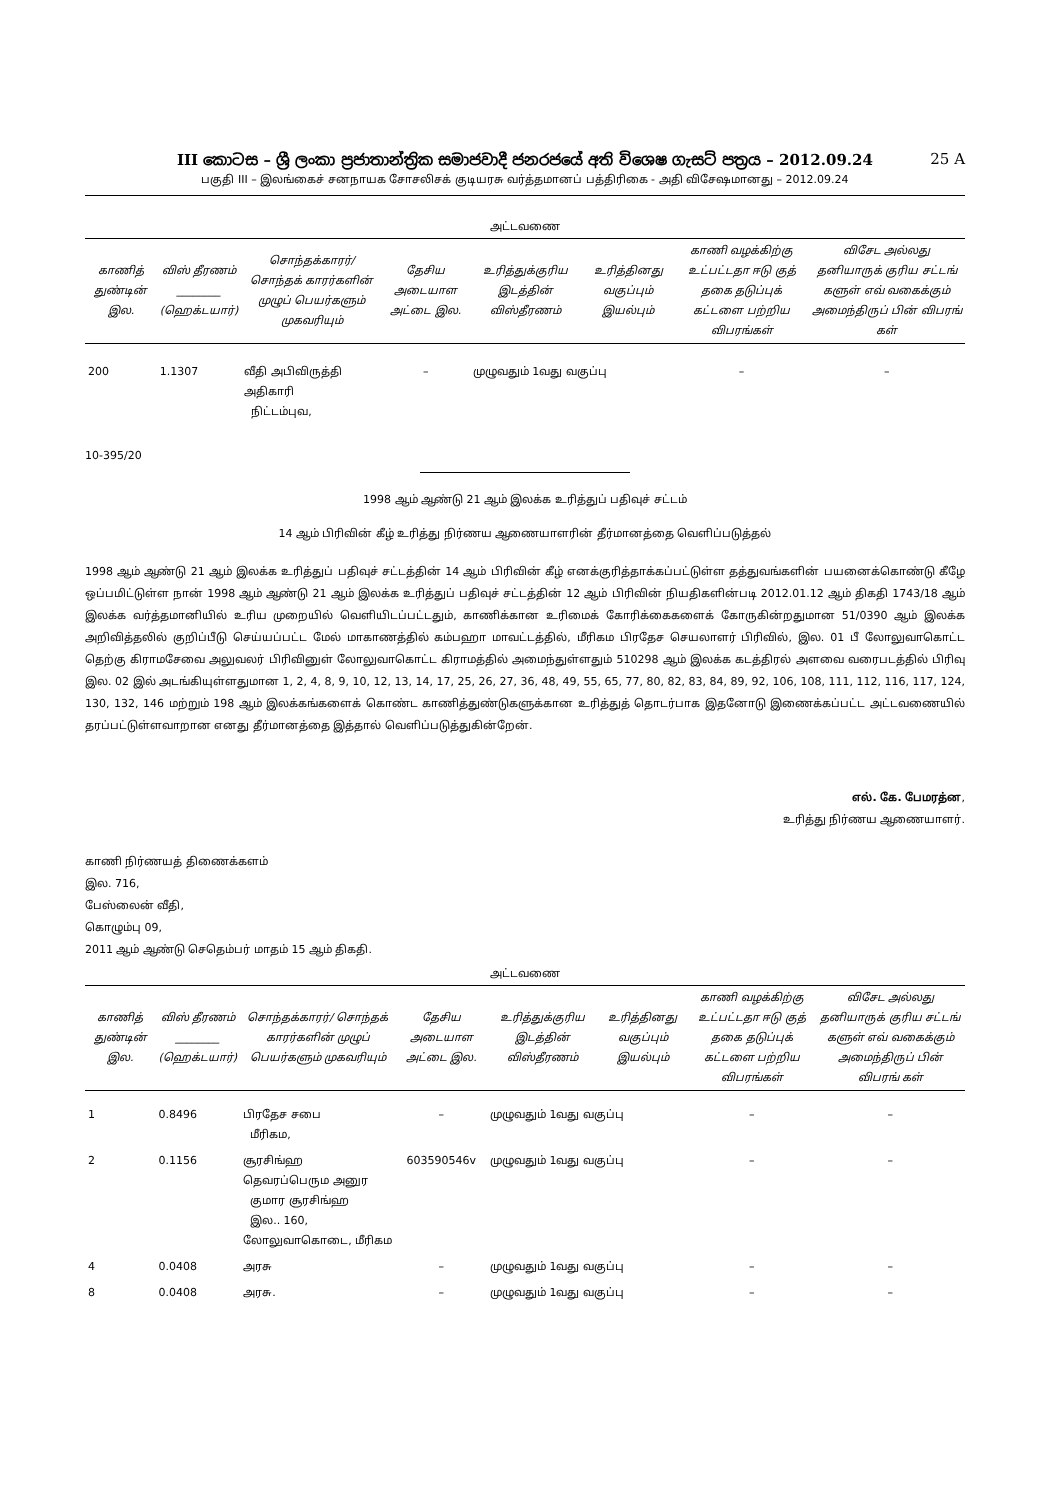III කොටස – ශ්‍රී ලංකා ප්‍රජාතාන්ත්‍රික සමාජවාදී ජනරජයේ අති විශෙෂ ගැසට් පත්‍රය – 2012.09.24 25 A
பகுதி III – இலங்கைச் சனநாயக சோசலிசக் குடியரசு வர்த்தமானப் பத்திரிகை - அதி விசேஷமானது – 2012.09.24
அட்டவணை
| காணித் துண்டின் இல. | விஸ் தீரணம் ________ (ஹெக்டயார்) | சொந்தக்காரர்/ சொந்தக் காரர்களின் முழுப் பெயர்களும் முகவரியும் | தேசிய அடையாள அட்டை இல. | உரித்துக்குரிய இடத்தின் விஸ்தீரணம் | உரித்தினது வகுப்பும் இயல்பும் | காணி வழக்கிற்கு உட்பட்டதா ஈடு குத் தகை தடுப்புக் கட்டளை பற்றிய விபரங்கள் | விசேட அல்லது தனியாருக் குரிய சட்டங் களுள் எவ் வகைக்கும் அமைந்திருப் பின் விபரங் கள் |
| --- | --- | --- | --- | --- | --- | --- | --- |
| 200 | 1.1307 | வீதி அபிவிருத்தி அதிகாரி நிட்டம்புவ, | – | முழுவதும் 1வது வகுப்பு | | – | – |
10-395/20
1998 ஆம் ஆண்டு 21 ஆம் இலக்க உரித்துப் பதிவுச் சட்டம்
14 ஆம் பிரிவின் கீழ் உரித்து நிர்ணய ஆணையாளரின் தீர்மானத்தை வெளிப்படுத்தல்
1998 ஆம் ஆண்டு 21 ஆம் இலக்க உரித்துப் பதிவுச் சட்டத்தின் 14 ஆம் பிரிவின் கீழ் எனக்குரித்தாக்கப்பட்டுள்ள தத்துவங்களின் பயனைக்கொண்டு கீழே ஒப்பமிட்டுள்ள நான் 1998 ஆம் ஆண்டு 21 ஆம் இலக்க உரித்துப் பதிவுச் சட்டத்தின் 12 ஆம் பிரிவின் நியதிகளின்படி 2012.01.12 ஆம் திகதி 1743/18 ஆம் இலக்க வர்த்தமானியில் உரிய முறையில் வெளியிடப்பட்டதும், காணிக்கான உரிமைக் கோரிக்கைகளைக் கோருகின்றதுமான 51/0390 ஆம் இலக்க அறிவித்தலில் குறிப்பீடு செய்யப்பட்ட மேல் மாகாணத்தில் கம்பஹா மாவட்டத்தில், மீரிகம பிரதேச செயலாளர் பிரிவில், இல. 01 பீ லோலுவாகொட்ட தெற்கு கிராமசேவை அலுவலர் பிரிவினுள் லோலுவாகொட்ட கிராமத்தில் அமைந்துள்ளதும் 510298 ஆம் இலக்க கடத்திரல் அளவை வரைபடத்தில் பிரிவு இல. 02 இல் அடங்கியுள்ளதுமான 1, 2, 4, 8, 9, 10, 12, 13, 14, 17, 25, 26, 27, 36, 48, 49, 55, 65, 77, 80, 82, 83, 84, 89, 92, 106, 108, 111, 112, 116, 117, 124, 130, 132, 146 மற்றும் 198 ஆம் இலக்கங்களைக் கொண்ட காணித்துண்டுகளுக்கான உரித்துத் தொடர்பாக இதனோடு இணைக்கப்பட்ட அட்டவணையில் தரப்பட்டுள்ளவாறான எனது தீர்மானத்தை இத்தால் வெளிப்படுத்துகின்றேன்.
எல். கே. பேமரத்ன,
உரித்து நிர்ணய ஆணையாளர்.
காணி நிர்ணயத் திணைக்களம்
இல. 716,
பேஸ்லைன் வீதி,
கொழும்பு 09,
2011 ஆம் ஆண்டு செதெம்பர் மாதம் 15 ஆம் திகதி.
அட்டவணை
| காணித் துண்டின் இல. | விஸ் தீரணம் ________ (ஹெக்டயார்) | சொந்தக்காரர்/ சொந்தக் காரர்களின் முழுப் பெயர்களும் முகவரியும் | தேசிய அடையாள அட்டை இல. | உரித்துக்குரிய இடத்தின் விஸ்தீரணம் | உரித்தினது வகுப்பும் இயல்பும் | காணி வழக்கிற்கு உட்பட்டதா ஈடு குத் தகை தடுப்புக் கட்டளை பற்றிய விபரங்கள் | விசேட அல்லது தனியாருக் குரிய சட்டங் களுள் எவ் வகைக்கும் அமைந்திருப் பின் விபரங் கள் |
| --- | --- | --- | --- | --- | --- | --- | --- |
| 1 | 0.8496 | பிரதேச சபை மீரிகம, | – | முழுவதும் 1வது வகுப்பு | | – | – |
| 2 | 0.1156 | சூரசிங்ஹ தெவரப்பெரும அனுர குமார சூரசிங்ஹ இல.. 160, லோலுவாகொடை, மீரிகம | 603590546v | முழுவதும் 1வது வகுப்பு | | – | – |
| 4 | 0.0408 | அரசு | – | முழுவதும் 1வது வகுப்பு | | – | – |
| 8 | 0.0408 | அரசு. | – | முழுவதும் 1வது வகுப்பு | | – | – |